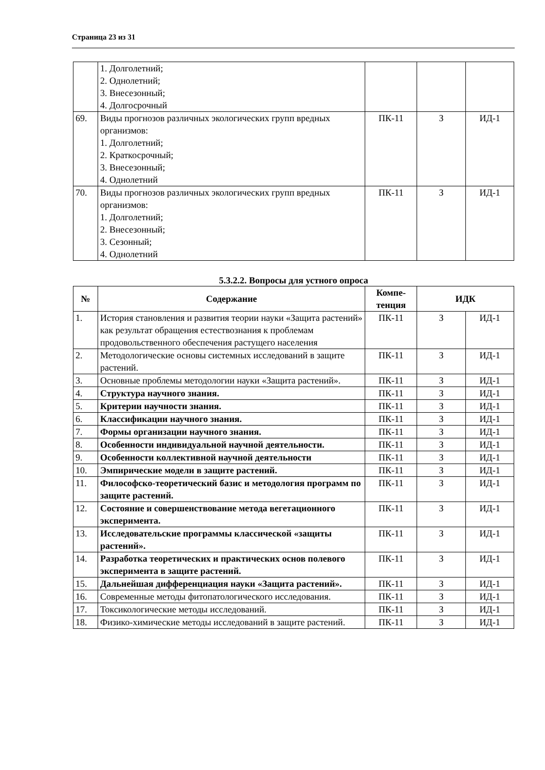Страница 23 из 31
| | 1. Долголетний; 2. Однолетний; 3. Внесезонный; 4. Долгосрочный | | | |
| 69. | Виды прогнозов различных экологических групп вредных организмов: 1. Долголетний; 2. Краткосрочный; 3. Внесезонный; 4. Однолетний | ПК-11 | З | ИД-1 |
| 70. | Виды прогнозов различных экологических групп вредных организмов: 1. Долголетний; 2. Внесезонный; 3. Сезонный; 4. Однолетний | ПК-11 | З | ИД-1 |
5.3.2.2. Вопросы для устного опроса
| № | Содержание | Компе- тенция | ИДК | |
| --- | --- | --- | --- | --- |
| 1. | История становления и развития теории науки «Защита растений» как результат обращения естествознания к проблемам продовольственного обеспечения растущего населения | ПК-11 | З | ИД-1 |
| 2. | Методологические основы системных исследований в защите растений. | ПК-11 | З | ИД-1 |
| 3. | Основные проблемы методологии науки «Защита растений». | ПК-11 | З | ИД-1 |
| 4. | Структура научного знания. | ПК-11 | З | ИД-1 |
| 5. | Критерии научности знания. | ПК-11 | З | ИД-1 |
| 6. | Классификации научного знания. | ПК-11 | З | ИД-1 |
| 7. | Формы организации научного знания. | ПК-11 | З | ИД-1 |
| 8. | Особенности индивидуальной научной деятельности. | ПК-11 | З | ИД-1 |
| 9. | Особенности коллективной научной деятельности | ПК-11 | З | ИД-1 |
| 10. | Эмпирические модели в защите растений. | ПК-11 | З | ИД-1 |
| 11. | Философско-теоретический базис и методология программ по защите растений. | ПК-11 | З | ИД-1 |
| 12. | Состояние и совершенствование метода вегетационного эксперимента. | ПК-11 | З | ИД-1 |
| 13. | Исследовательские программы классической «защиты растений». | ПК-11 | З | ИД-1 |
| 14. | Разработка теоретических и практических основ полевого эксперимента в защите растений. | ПК-11 | З | ИД-1 |
| 15. | Дальнейшая дифференциация науки «Защита растений». | ПК-11 | З | ИД-1 |
| 16. | Современные методы фитопатологического исследования. | ПК-11 | З | ИД-1 |
| 17. | Токсикологические методы исследований. | ПК-11 | З | ИД-1 |
| 18. | Физико-химические методы исследований в защите растений. | ПК-11 | З | ИД-1 |